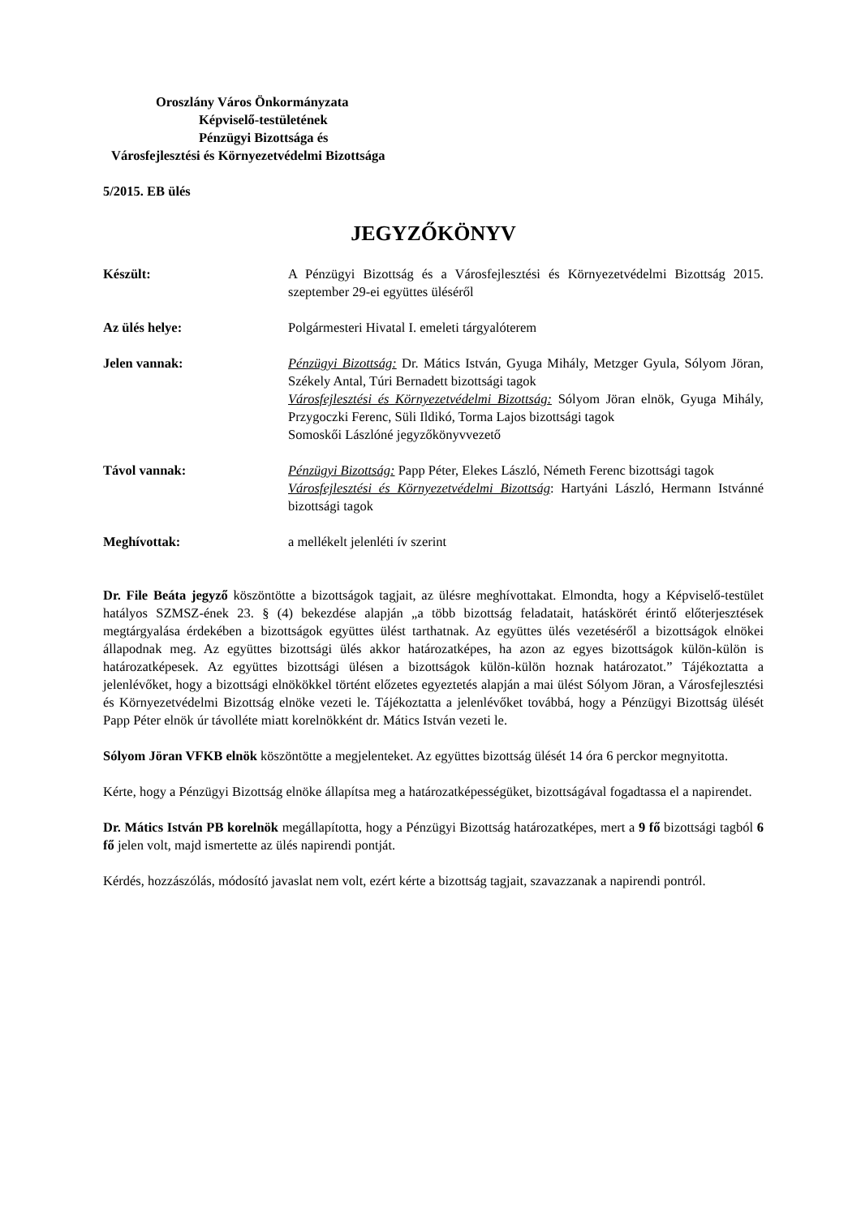Oroszlány Város Önkormányzata
Képviselő-testületének
Pénzügyi Bizottsága és
Városfejlesztési és Környezetvédelmi Bizottsága
5/2015. EB ülés
JEGYZŐKÖNYV
Készült: A Pénzügyi Bizottság és a Városfejlesztési és Környezetvédelmi Bizottság 2015. szeptember 29-ei együttes üléséről
Az ülés helye: Polgármesteri Hivatal I. emeleti tárgyalóterem
Jelen vannak: Pénzügyi Bizottság: Dr. Mátics István, Gyuga Mihály, Metzger Gyula, Sólyom Jöran, Székely Antal, Túri Bernadett bizottsági tagok
Városfejlesztési és Környezetvédelmi Bizottság: Sólyom Jöran elnök, Gyuga Mihály, Przygoczki Ferenc, Süli Ildikó, Torma Lajos bizottsági tagok
Somoskői Lászlóné jegyzőkönyvvezető
Távol vannak: Pénzügyi Bizottság: Papp Péter, Elekes László, Németh Ferenc bizottsági tagok
Városfejlesztési és Környezetvédelmi Bizottság: Hartyáni László, Hermann Istvánné bizottsági tagok
Meghívottak: a mellékelt jelenléti ív szerint
Dr. File Beáta jegyző köszöntötte a bizottságok tagjait, az ülésre meghívottakat. Elmondta, hogy a Képviselő-testület hatályos SZMSZ-ének 23. § (4) bekezdése alapján „a több bizottság feladatait, hatáskörét érintő előterjesztések megtárgyalása érdekében a bizottságok együttes ülést tarthatnak. Az együttes ülés vezetéséről a bizottságok elnökei állapodnak meg. Az együttes bizottsági ülés akkor határozatképes, ha azon az egyes bizottságok külön-külön is határozatképesek. Az együttes bizottsági ülésen a bizottságok külön-külön hoznak határozatot.” Tájékoztatta a jelenlévőket, hogy a bizottsági elnökökkel történt előzetes egyeztetés alapján a mai ülést Sólyom Jöran, a Városfejlesztési és Környezetvédelmi Bizottság elnöke vezeti le. Tájékoztatta a jelenlévőket továbbá, hogy a Pénzügyi Bizottság ülését Papp Péter elnök úr távolléte miatt korelnökként dr. Mátics István vezeti le.
Sólyom Jöran VFKB elnök köszöntötte a megjelenteket. Az együttes bizottság ülését 14 óra 6 perckor megnyitotta.
Kérte, hogy a Pénzügyi Bizottság elnöke állapítsa meg a határozatképességüket, bizottságával fogadtassa el a napirendet.
Dr. Mátics István PB korelnök megállapította, hogy a Pénzügyi Bizottság határozatképes, mert a 9 fő bizottsági tagból 6 fő jelen volt, majd ismertette az ülés napirendi pontját.
Kérdés, hozzászólás, módosító javaslat nem volt, ezért kérte a bizottság tagjait, szavazzanak a napirendi pontról.